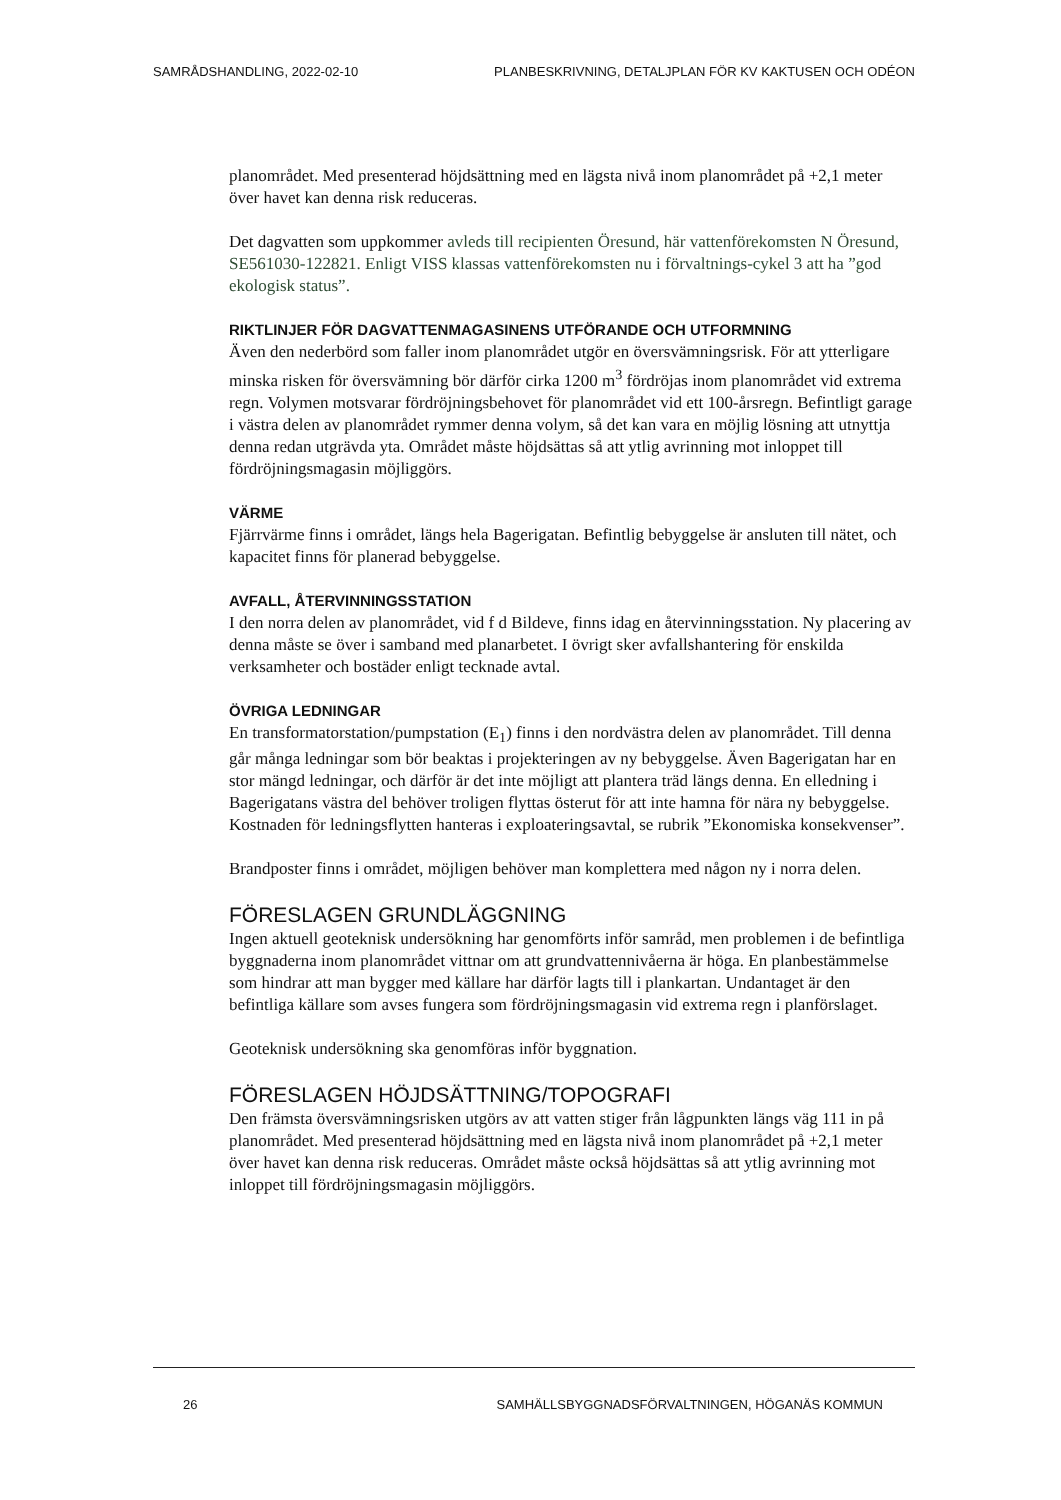SAMRÅDSHANDLING, 2022-02-10 PLANBESKRIVNING, DETALJPLAN FÖR KV KAKTUSEN OCH ODÉON
planområdet. Med presenterad höjdsättning med en lägsta nivå inom planområdet på +2,1 meter över havet kan denna risk reduceras.
Det dagvatten som uppkommer avleds till recipienten Öresund, här vattenförekomsten N Öresund, SE561030-122821. Enligt VISS klassas vattenförekomsten nu i förvaltnings-cykel 3 att ha ”god ekologisk status”.
RIKTLINJER FÖR DAGVATTENMAGASINENS UTFÖRANDE OCH UTFORMNING
Även den nederbörd som faller inom planområdet utgör en översvämningsrisk. För att ytterligare minska risken för översvämning bör därför cirka 1200 m<sup>3</sup> fördröjas inom planområdet vid extrema regn. Volymen motsvarar fördröjningsbehovet för planområdet vid ett 100-årsregn. Befintligt garage i västra delen av planområdet rymmer denna volym, så det kan vara en möjlig lösning att utnyttja denna redan utgrävda yta. Området måste höjdsättas så att ytlig avrinning mot inloppet till fördröjningsmagasin möjliggörs.
VÄRME
Fjärrvärme finns i området, längs hela Bagerigatan. Befintlig bebyggelse är ansluten till nätet, och kapacitet finns för planerad bebyggelse.
AVFALL, ÅTERVINNINGSSTATION
I den norra delen av planområdet, vid f d Bildeve, finns idag en återvinningsstation. Ny placering av denna måste se över i samband med planarbetet. I övrigt sker avfallshantering för enskilda verksamheter och bostäder enligt tecknade avtal.
ÖVRIGA LEDNINGAR
En transformatorstation/pumpstation (E<sub>1</sub>) finns i den nordvästra delen av planområdet. Till denna går många ledningar som bör beaktas i projekteringen av ny bebyggelse. Även Bagerigatan har en stor mängd ledningar, och därför är det inte möjligt att plantera träd längs denna. En elledning i Bagerigatans västra del behöver troligen flyttas österut för att inte hamna för nära ny bebyggelse. Kostnaden för ledningsflytten hanteras i exploateringsavtal, se rubrik ”Ekonomiska konsekvenser”.
Brandposter finns i området, möjligen behöver man komplettera med någon ny i norra delen.
FÖRESLAGEN GRUNDLÄGGNING
Ingen aktuell geoteknisk undersökning har genomförts inför samråd, men problemen i de befintliga byggnaderna inom planområdet vittnar om att grundvattennivåerna är höga. En planbestämmelse som hindrar att man bygger med källare har därför lagts till i plankartan. Undantaget är den befintliga källare som avses fungera som fördröjningsmagasin vid extrema regn i planförslaget.
Geoteknisk undersökning ska genomföras inför byggnation.
FÖRESLAGEN HÖJDSÄTTNING/TOPOGRAFI
Den främsta översvämningsrisken utgörs av att vatten stiger från lågpunkten längs väg 111 in på planområdet. Med presenterad höjdsättning med en lägsta nivå inom planområdet på +2,1 meter över havet kan denna risk reduceras. Området måste också höjdsättas så att ytlig avrinning mot inloppet till fördröjningsmagasin möjliggörs.
26 SAMHÄLLSBYGGNADSFÖRVALTNINGEN, HÖGANÄS KOMMUN